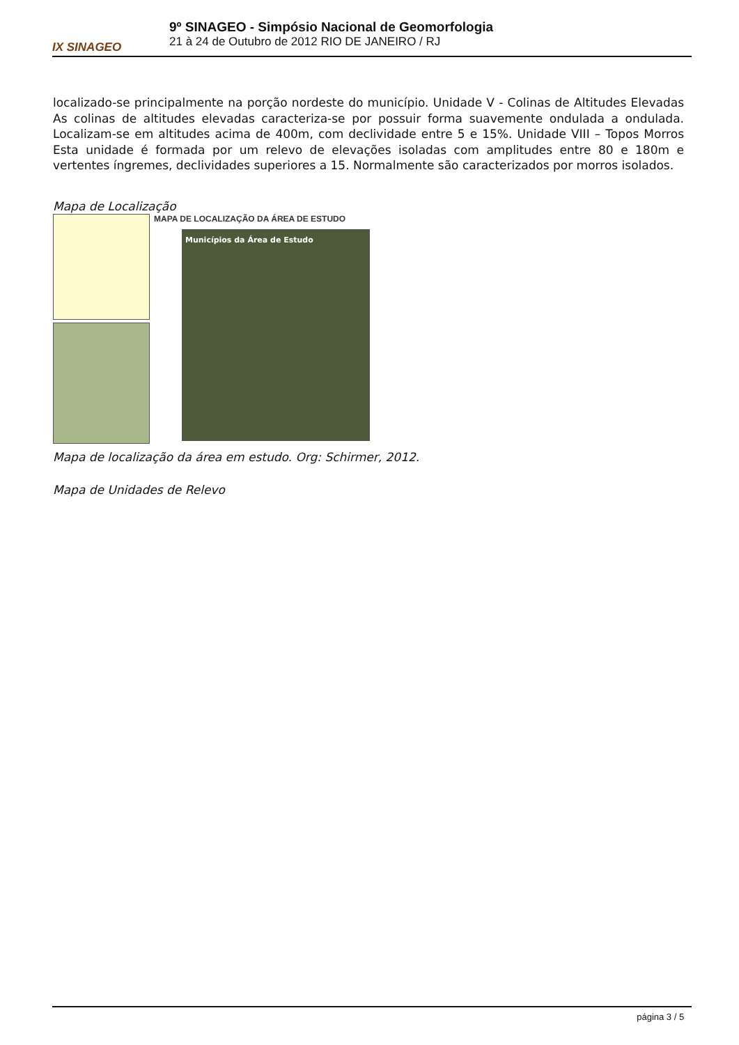IX SINAGEO
9º SINAGEO - Simpósio Nacional de Geomorfologia
21 à 24 de Outubro de 2012 RIO DE JANEIRO / RJ
localizado-se principalmente na porção nordeste do município. Unidade V - Colinas de Altitudes Elevadas As colinas de altitudes elevadas caracteriza-se por possuir forma suavemente ondulada a ondulada. Localizam-se em altitudes acima de 400m, com declividade entre 5 e 15%. Unidade VIII – Topos Morros Esta unidade é formada por um relevo de elevações isoladas com amplitudes entre 80 e 180m e vertentes íngremes, declividades superiores a 15. Normalmente são caracterizados por morros isolados.
Mapa de Localização
MAPA DE LOCALIZAÇÃO DA ÁREA DE ESTUDO
Municípios da Área de Estudo
Mapa de localização da área em estudo. Org: Schirmer, 2012.
Mapa de Unidades de Relevo
página 3 / 5